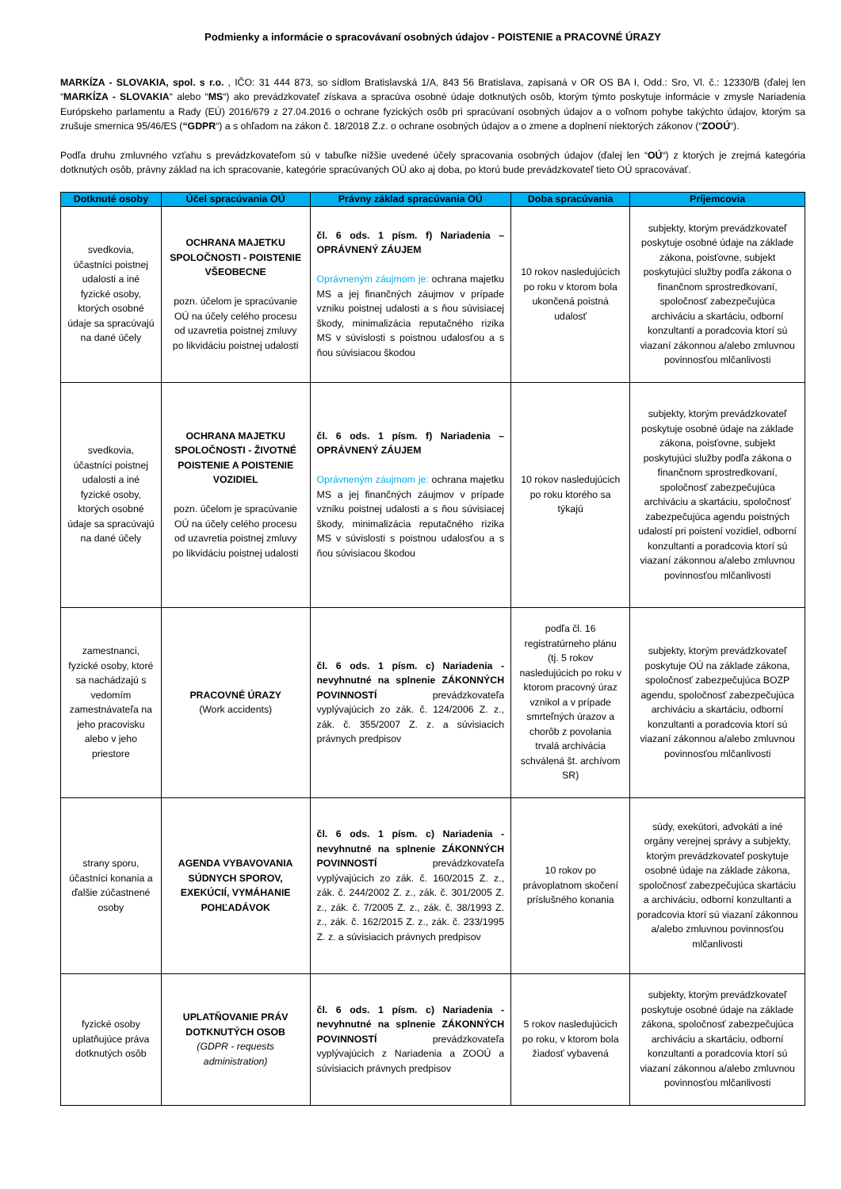Podmienky a informácie o spracovávaní osobných údajov - POISTENIE a PRACOVNÉ ÚRAZY
MARKÍZA - SLOVAKIA, spol. s r.o. , IČO: 31 444 873, so sídlom Bratislavská 1/A, 843 56 Bratislava, zapísaná v OR OS BA I, Odd.: Sro, Vl. č.: 12330/B (ďalej len “MARKÍZA - SLOVAKIA“ alebo “MS“) ako prevádzkovateľ získava a spracúva osobné údaje dotknutých osôb, ktorým týmto poskytuje informácie v zmysle Nariadenia Európskeho parlamentu a Rady (EÚ) 2016/679 z 27.04.2016 o ochrane fyzických osôb pri spracúvaní osobných údajov a o voľnom pohybe takýchto údajov, ktorým sa zrušuje smernica 95/46/ES (“GDPR“) a s ohľadom na zákon č. 18/2018 Z.z. o ochrane osobných údajov a o zmene a doplnení niektorých zákonov (“ZOOÚ“).
Podľa druhu zmluvného vzťahu s prevádzkovateľom sú v tabuľke nižšie uvedené účely spracovania osobných údajov (ďalej len “OÚ“) z ktorých je zrejmá kategória dotknutých osôb, právny základ na ich spracovanie, kategórie spracúvaných OÚ ako aj doba, po ktorú bude prevádzkovateľ tieto OÚ spracovávať.
| Dotknuté osoby | Účel spracúvania OÚ | Právny základ spracúvania OÚ | Doba spracúvania | Príjemcovia |
| --- | --- | --- | --- | --- |
| svedkovia, účastníci poistnej udalosti a iné fyzické osoby, ktorých osobné údaje sa spracúvajú na dané účely | OCHRANA MAJETKU SPOLOČNOSTI - POISTENIE VŠEOBECNE pozn. účelom je spracúvanie OÚ na účely celého procesu od uzavretia poistnej zmluvy po likvidáciu poistnej udalosti | čl. 6 ods. 1 písm. f) Nariadenia – OPRÁVNENÝ ZÁUJEM Oprávneným záujmom je: ochrana majetku MS a jej finančných záujmov v prípade vzniku poistnej udalosti a s ňou súvisiacej škody, minimalizácia reputačného rizika MS v súvislosti s poistnou udalosťou a s ňou súvisiacou škodou | 10 rokov nasledujúcich po roku v ktorom bola ukončená poistná udalosť | subjekty, ktorým prevádzkovateľ poskytuje osobné údaje na základe zákona, poisťovne, subjekt poskytujúci služby podľa zákona o finančnom sprostredkovaní, spoločnosť zabezpečujúca archiváciu a skartáciu, odborní konzultanti a poradcovia ktorí sú viazaní zákonnou a/alebo zmluvnou povinnosťou mlčanlivosti |
| svedkovia, účastníci poistnej udalosti a iné fyzické osoby, ktorých osobné údaje sa spracúvajú na dané účely | OCHRANA MAJETKU SPOLOČNOSTI - ŽIVOTNÉ POISTENIE A POISTENIE VOZIDIEL pozn. účelom je spracúvanie OÚ na účely celého procesu od uzavretia poistnej zmluvy po likvidáciu poistnej udalosti | čl. 6 ods. 1 písm. f) Nariadenia – OPRÁVNENÝ ZÁUJEM Oprávneným záujmom je: ochrana majetku MS a jej finančných záujmov v prípade vzniku poistnej udalosti a s ňou súvisiacej škody, minimalizácia reputačného rizika MS v súvislosti s poistnou udalosťou a s ňou súvisiacou škodou | 10 rokov nasledujúcich po roku ktorého sa týkajú | subjekty, ktorým prevádzkovateľ poskytuje osobné údaje na základe zákona, poisťovne, subjekt poskytujúci služby podľa zákona o finančnom sprostredkovaní, spoločnosť zabezpečujúca archiváciu a skartáciu, spoločnosť zabezpečujúca agendu poistných udalostí pri poistení vozidiel, odborní konzultanti a poradcovia ktorí sú viazaní zákonnou a/alebo zmluvnou povinnosťou mlčanlivosti |
| zamestnanci, fyzické osoby, ktoré sa nachádzajú s vedomím zamestnávateľa na jeho pracovisku alebo v jeho priestore | PRACOVNÉ ÚRAZY (Work accidents) | čl. 6 ods. 1 písm. c) Nariadenia - nevyhnutné na splnenie ZÁKONNÝCH POVINNOSTÍ prevádzkovateľa vyplývajúcich zo zák. č. 124/2006 Z. z., zák. č. 355/2007 Z. z. a súvisiacich právnych predpisov | podľa čl. 16 registratúrneho plánu (tj. 5 rokov nasledujúcich po roku v ktorom pracovný úraz vznikol a v prípade smrteľných úrazov a chorôb z povolania trvalá archivácia schválená št. archívom SR) | subjekty, ktorým prevádzkovateľ poskytuje OÚ na základe zákona, spoločnosť zabezpečujúca BOZP agendu, spoločnosť zabezpečujúca archiváciu a skartáciu, odborní konzultanti a poradcovia ktorí sú viazaní zákonnou a/alebo zmluvnou povinnosťou mlčanlivosti |
| strany sporu, účastníci konania a ďalšie zúčastnené osoby | AGENDA VYBAVOVANIA SÚDNYCH SPOROV, EXEKÚCIÍ, VYMÁHANIE POHĽADÁVOK | čl. 6 ods. 1 písm. c) Nariadenia - nevyhnutné na splnenie ZÁKONNÝCH POVINNOSTÍ prevádzkovateľa vyplývajúcich zo zák. č. 160/2015 Z. z., zák. č. 244/2002 Z. z., zák. č. 301/2005 Z. z., zák. č. 7/2005 Z. z., zák. č. 38/1993 Z. z., zák. č. 162/2015 Z. z., zák. č. 233/1995 Z. z. a súvisiacich právnych predpisov | 10 rokov po právoplatnom skočení príslušného konania | súdy, exekútori, advokáti a iné orgány verejnej správy a subjekty, ktorým prevádzkovateľ poskytuje osobné údaje na základe zákona, spoločnosť zabezpečujúca skartáciu a archiváciu, odborní konzultanti a poradcovia ktorí sú viazaní zákonnou a/alebo zmluvnou povinnosťou mlčanlivosti |
| fyzické osoby uplatňujúce práva dotknutých osôb | UPLATŇOVANIE PRÁV DOTKNUTÝCH OSOB (GDPR - requests administration) | čl. 6 ods. 1 písm. c) Nariadenia - nevyhnutné na splnenie ZÁKONNÝCH POVINNOSTÍ prevádzkovateľa vyplývajúcich z Nariadenia a ZOOÚ a súvisiacich právnych predpisov | 5 rokov nasledujúcich po roku, v ktorom bola žiadosť vybavená | subjekty, ktorým prevádzkovateľ poskytuje osobné údaje na základe zákona, spoločnosť zabezpečujúca archiváciu a skartáciu, odborní konzultanti a poradcovia ktorí sú viazaní zákonnou a/alebo zmluvnou povinnosťou mlčanlivosti |